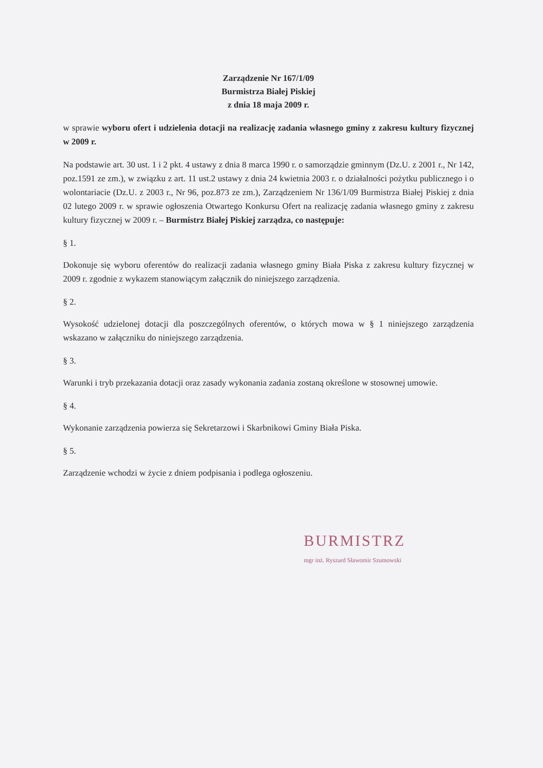Zarządzenie Nr 167/1/09
Burmistrza Białej Piskiej
z dnia 18 maja 2009 r.
w sprawie wyboru ofert i udzielenia dotacji na realizację zadania własnego gminy z zakresu kultury fizycznej w 2009 r.
Na podstawie art. 30 ust. 1 i 2 pkt. 4 ustawy z dnia 8 marca 1990 r. o samorządzie gminnym (Dz.U. z 2001 r., Nr 142, poz.1591 ze zm.), w związku z art. 11 ust.2 ustawy z dnia 24 kwietnia 2003 r. o działalności pożytku publicznego i o wolontariacie (Dz.U. z 2003 r., Nr 96, poz.873 ze zm.), Zarządzeniem Nr 136/1/09 Burmistrza Białej Piskiej z dnia 02 lutego 2009 r. w sprawie ogłoszenia Otwartego Konkursu Ofert na realizację zadania własnego gminy z zakresu kultury fizycznej w 2009 r. – Burmistrz Białej Piskiej zarządza, co następuje:
§ 1.
Dokonuje się wyboru oferentów do realizacji zadania własnego gminy Biała Piska z zakresu kultury fizycznej w 2009 r. zgodnie z wykazem stanowiącym załącznik do niniejszego zarządzenia.
§ 2.
Wysokość udzielonej dotacji dla poszczególnych oferentów, o których mowa w § 1 niniejszego zarządzenia wskazano w załączniku do niniejszego zarządzenia.
§ 3.
Warunki i tryb przekazania dotacji oraz zasady wykonania zadania zostaną określone w stosownej umowie.
§ 4.
Wykonanie zarządzenia powierza się Sekretarzowi i Skarbnikowi Gminy Biała Piska.
§ 5.
Zarządzenie wchodzi w życie z dniem podpisania i podlega ogłoszeniu.
BURMISTRZ
mgr inż. Ryszard Sławomir Szumowski